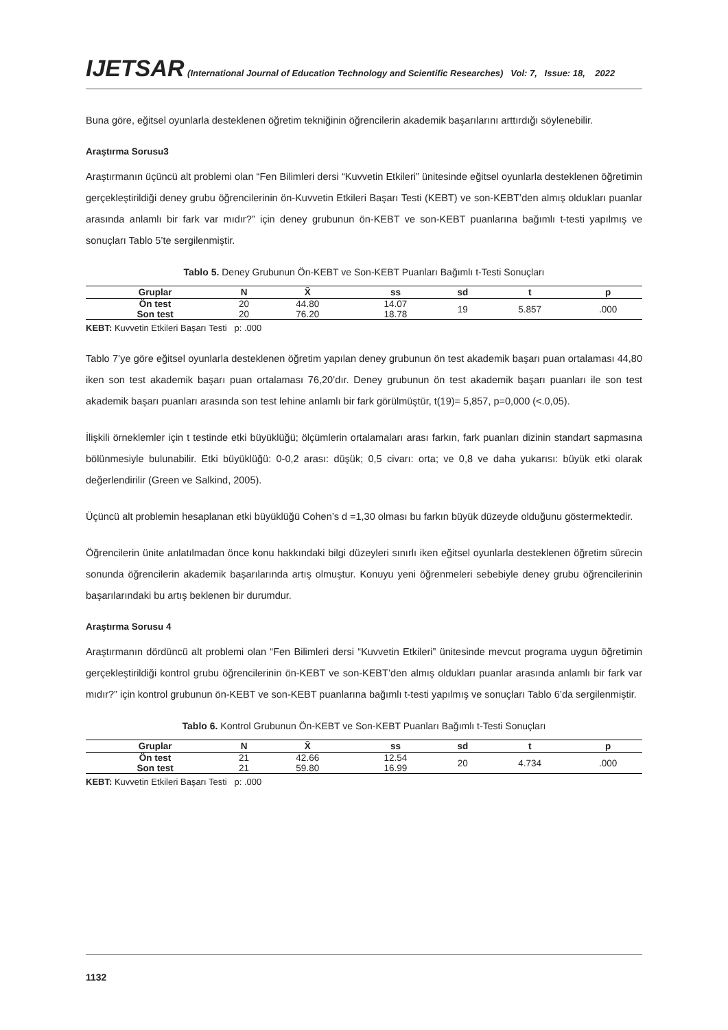IJETSAR (International Journal of Education Technology and Scientific Researches) Vol: 7, Issue: 18, 2022
Buna göre, eğitsel oyunlarla desteklenen öğretim tekniğinin öğrencilerin akademik başarılarını arttırdığı söylenebilir.
Araştırma Sorusu3
Araştırmanın üçüncü alt problemi olan “Fen Bilimleri dersi “Kuvvetin Etkileri” ünitesinde eğitsel oyunlarla desteklenen öğretimin gerçekleştirildiği deney grubu öğrencilerinin ön-Kuvvetin Etkileri Başarı Testi (KEBT) ve son-KEBT’den almış oldukları puanlar arasında anlamlı bir fark var mıdır?” için deney grubunun ön-KEBT ve son-KEBT puanlarına bağımlı t-testi yapılmış ve sonuçları Tablo 5’te sergilenmiştir.
Tablo 5. Deney Grubunun Ön-KEBT ve Son-KEBT Puanları Bağımlı t-Testi Sonuçları
| Gruplar | N | X̄ | ss | sd | t | p |
| --- | --- | --- | --- | --- | --- | --- |
| Ön test | 20 | 44.80 | 14.07 | 19 | 5.857 | .000 |
| Son test | 20 | 76.20 | 18.78 | | | |
KEBT: Kuvvetin Etkileri Başarı Testi p: .000
Tablo 7’ye göre eğitsel oyunlarla desteklenen öğretim yapılan deney grubunun ön test akademik başarı puan ortalaması 44,80 iken son test akademik başarı puan ortalaması 76,20’dır. Deney grubunun ön test akademik başarı puanları ile son test akademik başarı puanları arasında son test lehine anlamlı bir fark görülmüştür, t(19)= 5,857, p=0,000 (<.0,05).
İlişkili örneklemler için t testinde etki büyüklüğü; ölçümlerin ortalamaları arası farkın, fark puanları dizinin standart sapmasına bölünmesiyle bulunabilir. Etki büyüklüğü: 0-0,2 arası: düşük; 0,5 civarı: orta; ve 0,8 ve daha yukarısı: büyük etki olarak değerlendirilir (Green ve Salkind, 2005).
Üçüncü alt problemin hesaplanan etki büyüklüğü Cohen’s d =1,30 olması bu farkın büyük düzeyde olduğunu göstermektedir.
Öğrencilerin ünite anlatılmadan önce konu hakkındaki bilgi düzeyleri sınırlı iken eğitsel oyunlarla desteklenen öğretim sürecin sonunda öğrencilerin akademik başarılarında artış olmuştur. Konuyu yeni öğrenmeleri sebebiyle deney grubu öğrencilerinin başarılarındaki bu artış beklenen bir durumdur.
Araştırma Sorusu 4
Araştırmanın dördüncü alt problemi olan “Fen Bilimleri dersi “Kuvvetin Etkileri” ünitesinde mevcut programa uygun öğretimin gerçekleştirildiği kontrol grubu öğrencilerinin ön-KEBT ve son-KEBT’den almış oldukları puanlar arasında anlamlı bir fark var mıdır?” için kontrol grubunun ön-KEBT ve son-KEBT puanlarına bağımlı t-testi yapılmış ve sonuçları Tablo 6’da sergilenmiştir.
Tablo 6. Kontrol Grubunun Ön-KEBT ve Son-KEBT Puanları Bağımlı t-Testi Sonuçları
| Gruplar | N | X̄ | ss | sd | t | p |
| --- | --- | --- | --- | --- | --- | --- |
| Ön test | 21 | 42.66 | 12.54 | 20 | 4.734 | .000 |
| Son test | 21 | 59.80 | 16.99 | | | |
KEBT: Kuvvetin Etkileri Başarı Testi p: .000
1132